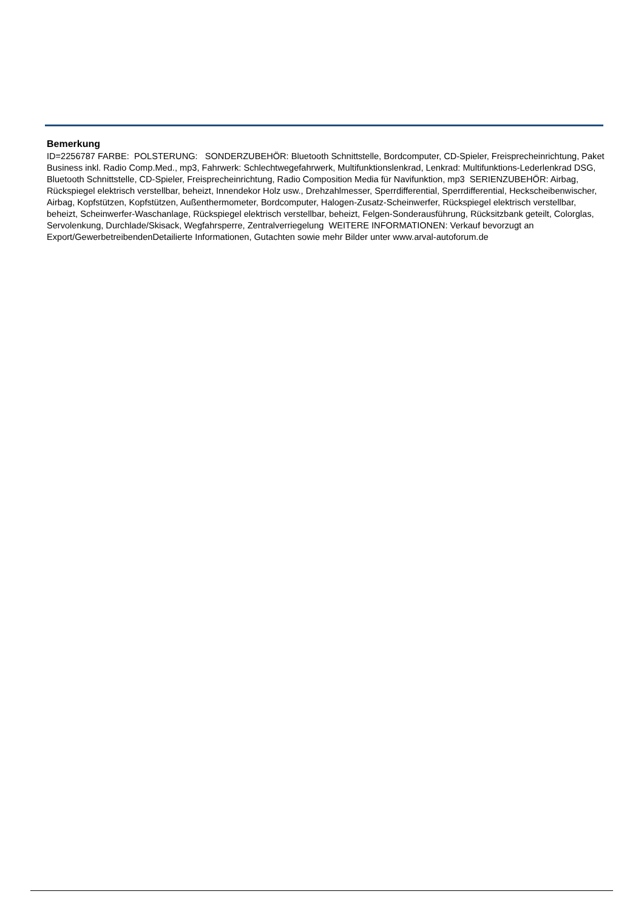Bemerkung
ID=2256787 FARBE: POLSTERUNG: SONDERZUBEHÖR: Bluetooth Schnittstelle, Bordcomputer, CD-Spieler, Freisprecheinrichtung, Paket Business inkl. Radio Comp.Med., mp3, Fahrwerk: Schlechtwegefahrwerk, Multifunktionslenkrad, Lenkrad: Multifunktions-Lederlenkrad DSG, Bluetooth Schnittstelle, CD-Spieler, Freisprecheinrichtung, Radio Composition Media für Navifunktion, mp3 SERIENZUBEHÖR: Airbag, Rückspiegel elektrisch verstellbar, beheizt, Innendekor Holz usw., Drehzahlmesser, Sperrdifferential, Sperrdifferential, Heckscheibenwischer, Airbag, Kopfstützen, Kopfstützen, Außenthermometer, Bordcomputer, Halogen-Zusatz-Scheinwerfer, Rückspiegel elektrisch verstellbar, beheizt, Scheinwerfer-Waschanlage, Rückspiegel elektrisch verstellbar, beheizt, Felgen-Sonderausführung, Rücksitzbank geteilt, Colorglas, Servolenkung, Durchlade/Skisack, Wegfahrsperre, Zentralverriegelung WEITERE INFORMATIONEN: Verkauf bevorzugt an Export/GewerbetreibendenDetailierte Informationen, Gutachten sowie mehr Bilder unter www.arval-autoforum.de